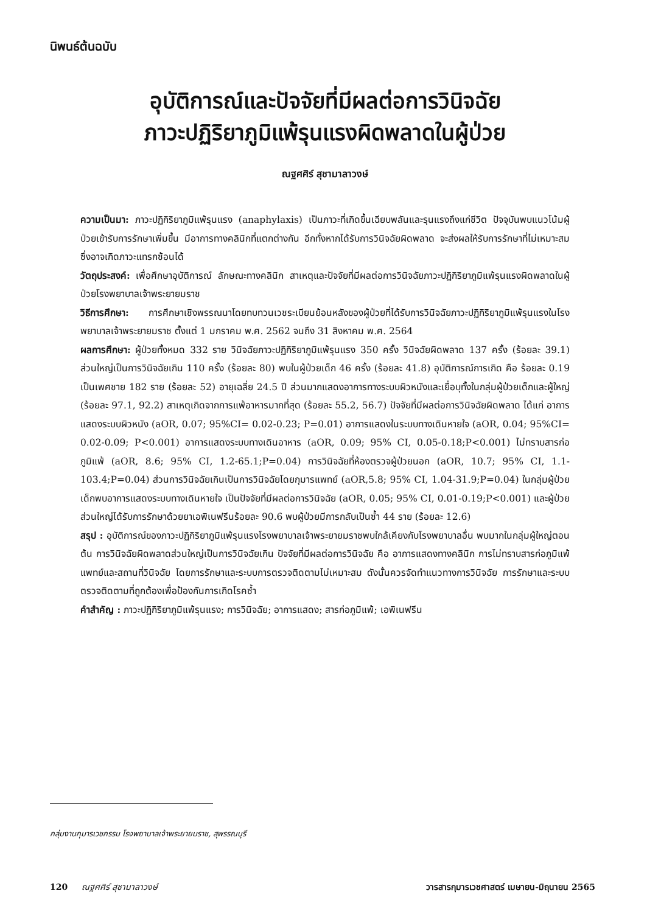นิพนธ์ต้นฉบับ
อุบัติการณ์และปัจจัยที่มีผลต่อการวินิจฉัย
ภาวะปฏิริยาภูมิแพ้รุนแรงผิดพลาดในผู้ป่วย
ณฐศศิร์ สุชามาลาวงษ์
ความเป็นมา: ภาวะปฏิกิริยาภูมิแพ้รุนแรง (anaphylaxis) เป็นภาวะที่เกิดขึ้นเฉียบพลันและรุนแรงถึงแก่ชีวิต ปัจจุบันพบแนวโน้มผู้ป่วยเข้ารับการรักษาเพิ่มขึ้น มีอาการทางคลินิกที่แตกต่างกัน อีกทั้งหากได้รับการวินิจฉัยผิดพลาด จะส่งผลให้รับการรักษาที่ไม่เหมาะสม ซึ่งอาจเกิดภาวะแทรกซ้อนได้
วัตถุประสงค์: เพื่อศึกษาอุบัติการณ์ ลักษณะทางคลินิก สาเหตุและปัจจัยที่มีผลต่อการวินิจฉัยภาวะปฏิกิริยาภูมิแพ้รุนแรงผิดพลาดในผู้ป่วยโรงพยาบาลเจ้าพระยายมราช
วิธีการศึกษา: การศึกษาเชิงพรรณนาโดยทบทวนเวชระเบียนย้อนหลังของผู้ป่วยที่ได้รับการวินิจฉัยภาวะปฏิกิริยาภูมิแพ้รุนแรงในโรงพยาบาลเจ้าพระยายมราช ตั้งแต่ 1 มกราคม พ.ศ. 2562 จนถึง 31 สิงหาคม พ.ศ. 2564
ผลการศึกษา: ผู้ป่วยทั้งหมด 332 ราย วินิจฉัยภาวะปฏิกิริยาภูมิแพ้รุนแรง 350 ครั้ง วินิจฉัยผิดพลาด 137 ครั้ง (ร้อยละ 39.1) ส่วนใหญ่เป็นการวินิจฉัยเกิน 110 ครั้ง (ร้อยละ 80) พบในผู้ป่วยเด็ก 46 ครั้ง (ร้อยละ 41.8) อุบัติการณ์การเกิด คือ ร้อยละ 0.19 เป็นเพศชาย 182 ราย (ร้อยละ 52) อายุเฉลี่ย 24.5 ปี ส่วนมากแสดงอาการทางระบบผิวหนังและเยื่อบุทั้งในกลุ่มผู้ป่วยเด็กและผู้ใหญ่ (ร้อยละ 97.1, 92.2) สาเหตุเกิดจากการแพ้อาหารมากที่สุด (ร้อยละ 55.2, 56.7) ปัจจัยที่มีผลต่อการวินิจฉัยผิดพลาด ได้แก่ อาการแสดงระบบผิวหนัง (aOR, 0.07; 95%CI= 0.02-0.23; P=0.01) อาการแสดงในระบบทางเดินหายใจ (aOR, 0.04; 95%CI= 0.02-0.09; P<0.001) อาการแสดงระบบทางเดินอาหาร (aOR, 0.09; 95% CI, 0.05-0.18;P<0.001) ไม่ทราบสารก่อภูมิแพ้ (aOR, 8.6; 95% CI, 1.2-65.1;P=0.04) การวินิจฉัยที่ห้องตรวจผู้ป่วยนอก (aOR, 10.7; 95% CI, 1.1-103.4;P=0.04) ส่วนการวินิจฉัยเกินเป็นการวินิจฉัยโดยกุมารแพทย์ (aOR,5.8; 95% CI, 1.04-31.9;P=0.04) ในกลุ่มผู้ป่วยเด็กพบอาการแสดงระบบทางเดินหายใจ เป็นปัจจัยที่มีผลต่อการวินิจฉัย (aOR, 0.05; 95% CI, 0.01-0.19;P<0.001) และผู้ป่วยส่วนใหญ่ได้รับการรักษาด้วยยาเอพิเนฟรีนร้อยละ 90.6 พบผู้ป่วยมีการกลับเป็นซ้ำ 44 ราย (ร้อยละ 12.6)
สรุป : อุบัติการณ์ของภาวะปฏิกิริยาภูมิแพ้รุนแรงโรงพยาบาลเจ้าพระยายมราชพบใกล้เคียงกับโรงพยาบาลอื่น พบมากในกลุ่มผู้ใหญ่ตอนต้น การวินิจฉัยผิดพลาดส่วนใหญ่เป็นการวินิจฉัยเกิน ปัจจัยที่มีผลต่อการวินิจฉัย คือ อาการแสดงทางคลินิก การไม่ทราบสารก่อภูมิแพ้ แพทย์และสถานที่วินิจฉัย โดยการรักษาและระบบการตรวจติดตามไม่เหมาะสม ดังนั้นควรจัดทำแนวทางการวินิจฉัย การรักษาและระบบตรวจติดตามที่ถูกต้องเพื่อป้องกันการเกิดโรคซ้ำ
คำสำคัญ : ภาวะปฏิกิริยาภูมิแพ้รุนแรง; การวินิจฉัย; อาการแสดง; สารก่อภูมิแพ้; เอพิเนฟรีน
กลุ่มงานกุมารเวชกรรม โรงพยาบาลเจ้าพระยายมราช, สุพรรณบุรี
120 ณฐศศิร์ สุชามาลาวงษ์ วารสารกุมารเวชศาสตร์ เมษายน-มิถุนายน 2565